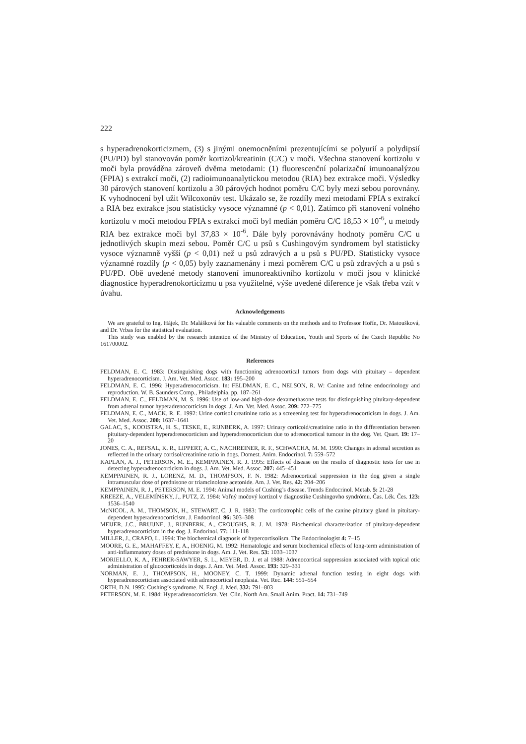222
s hyperadrenokorticizmem, (3) s jinými onemocněními prezentujícími se polyurií a polydipsií (PU/PD) byl stanovován poměr kortizol/kreatinin (C/C) v moči. Všechna stanovení kortizolu v moči byla prováděna zároveň dvěma metodami: (1) fluorescenční polarizační imunoanalýzou (FPIA) s extrakcí moči, (2) radioimunoanalytickou metodou (RIA) bez extrakce moči. Výsledky 30 párových stanovení kortizolu a 30 párových hodnot poměru C/C byly mezi sebou porovnány. K vyhodnocení byl užit Wilcoxonův test. Ukázalo se, že rozdíly mezi metodami FPIA s extrakcí a RIA bez extrakce jsou statisticky vysoce významné (p < 0,01). Zatímco při stanovení volného kortizolu v moči metodou FPIA s extrakcí moči byl medián poměru C/C 18,53 × 10<sup>-6</sup>, u metody RIA bez extrakce moči byl 37,83 × 10<sup>-6</sup>. Dále byly porovnávány hodnoty poměru C/C u jednotlivých skupin mezi sebou. Poměr C/C u psů s Cushingovým syndromem byl statisticky vysoce významně vyšší (p < 0,01) než u psů zdravých a u psů s PU/PD. Statisticky vysoce významné rozdíly (p < 0,05) byly zaznamenány i mezi poměrem C/C u psů zdravých a u psů s PU/PD. Obě uvedené metody stanovení imunoreaktivního kortizolu v moči jsou v klinické diagnostice hyperadrenokorticizmu u psa využitelné, výše uvedené diference je však třeba vzít v úvahu.
Acknowledgements
We are grateful to Ing. Hájek, Dr. Malášková for his valuable comments on the methods and to Professor Hořín, Dr. Matoušková, and Dr. Vrbas for the statistical evaluation.
This study was enabled by the research intention of the Ministry of Education, Youth and Sports of the Czech Republic No 161700002.
References
FELDMAN, E. C. 1983: Distinguishing dogs with functioning adrenocortical tumors from dogs with pituitary – dependent hyperadrenocorticism. J. Am. Vet. Med. Assoc. 183: 195–200
FELDMAN, E. C. 1996: Hyperadrenocorticism. In: FELDMAN, E. C., NELSON, R. W: Canine and feline endocrinology and reproduction. W. B. Saunders Comp., Philadelphia, pp. 187–261
FELDMAN, E. C., FELDMAN, M. S. 1996: Use of low-and high-dose dexamethasone tests for distinguishing pituitary-dependent from adrenal tumor hyperadrenocorticism in dogs. J. Am. Vet. Med. Assoc. 209: 772–775
FELDMAN, E. C., MACK, R. E. 1992: Urine cortisol:creatinine ratio as a screeening test for hyperadrenocorticism in dogs. J. Am. Vet. Med. Assoc. 200: 1637–1641
GALAC, S., KOOISTRA, H. S., TESKE, E., RIJNBERK, A. 1997: Urinary corticoid/creatinine ratio in the differentiation between pituitary-dependent hyperadrenocorticism and hyperadrenocorticism due to adrenocortical tumour in the dog. Vet. Quart. 19: 17–20
JONES, C. A., REFSAL, K. R., LIPPERT, A. C., NACHREINER, R. F., SCHWACHA, M. M. 1990: Changes in adrenal secretion as reflected in the urinary cortisol/creatinine ratio in dogs. Domest. Anim. Endocrinol. 7: 559–572
KAPLAN, A. J., PETERSON, M. E., KEMPPAINEN, R. J. 1995: Effects of disease on the results of diagnostic tests for use in detecting hyperadrenocorticism in dogs. J. Am. Vet. Med. Assoc. 207: 445–451
KEMPPAINEN, R. J., LORENZ, M. D., THOMPSON, F. N. 1982: Adrenocortical suppression in the dog given a single intramuscular dose of prednisone or triamcinolone acetonide. Am. J. Vet. Res. 42: 204–206
KEMPPAINEN, R. J., PETERSON, M. E. 1994: Animal models of Cushing’s disease. Trends Endocrinol. Metab. 5: 21-28
KREEZE, A., VELEMÍNSKY, J., PUTZ, Z. 1984: Voľný močový kortizol v diagnostike Cushingovho syndrómu. Čas. Lék. Čes. 123: 1536–1540
McNICOL, A. M., THOMSON, H., STEWART, C. J. R. 1983: The corticotrophic cells of the canine pituitary gland in pituitary-dependent hyperadrenocorticism. J. Endocrinol. 96: 303–308
MEIJER, J.C., BRUIJNE, J., RIJNBERK, A., CROUGHS, R. J. M. 1978: Biochemical characterization of pituitary-dependent hyperadrenocorticism in the dog. J. Endorinol. 77: 111-118
MILLER, J., CRAPO, L. 1994: The biochemical diagnosis of hypercortisolism. The Endocrinologist 4: 7–15
MOORE, G. E., MAHAFFEY, E, A., HOENIG, M. 1992: Hematologic and serum biochemical effects of long-term administration of anti-inflammatory doses of prednisone in dogs. Am. J. Vet. Res. 53: 1033–1037
MORIELLO, K. A., FEHRER-SAWYER, S. L., MEYER, D. J. et al 1988: Adrenocortical suppression associated with topical otic administration of glucocorticoids in dogs. J. Am. Vet. Med. Assoc. 193: 329–331
NORMAN, E. J., THOMPSON, H., MOONEY, C. T. 1999: Dynamic adrenal function testing in eight dogs with hyperadrenocorticism associated with adrenocortical neoplasia. Vet. Rec. 144: 551–554
ORTH, D.N. 1995: Cushing’s syndrome. N. Engl. J. Med. 332: 791–803
PETERSON, M. E. 1984: Hyperadrenocorticism. Vet. Clin. North Am. Small Anim. Pract. 14: 731–749